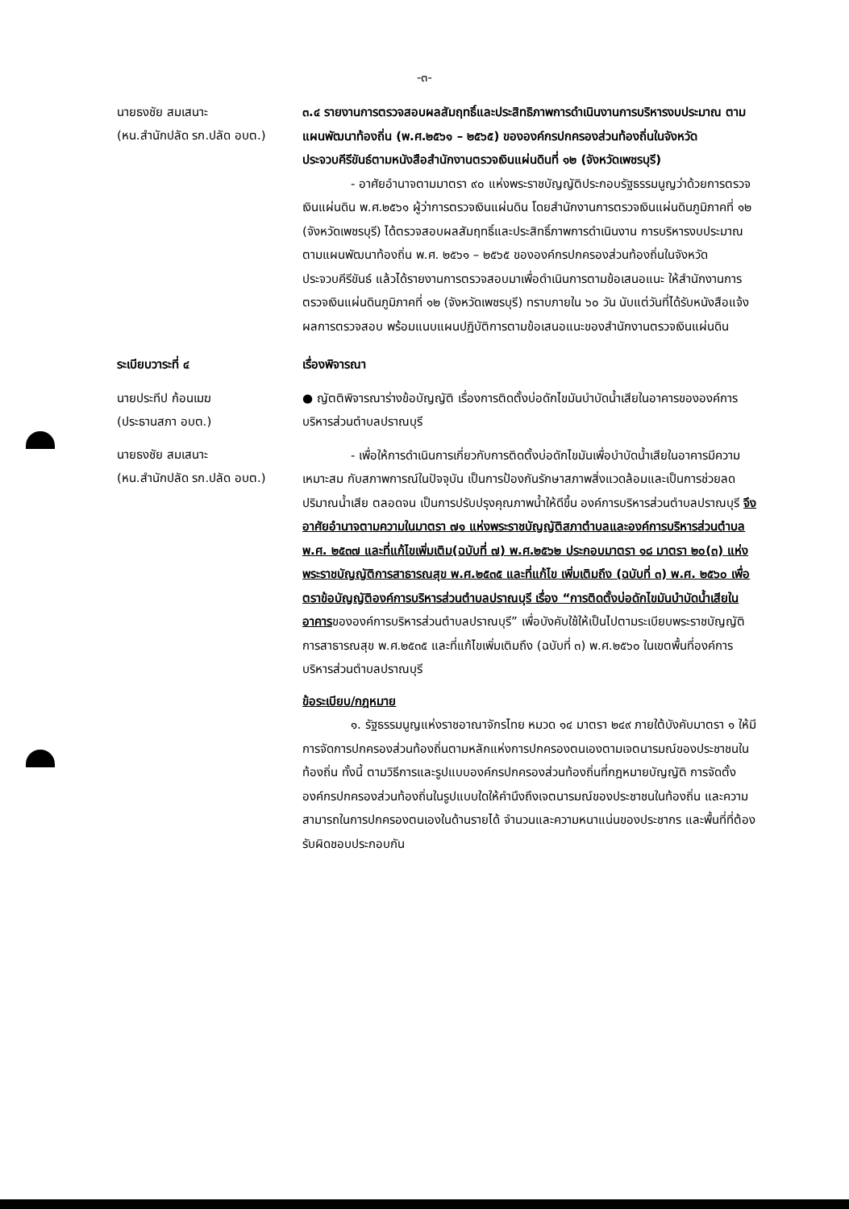-๓-
นายธงชัย สมเสนาะ
(หน.สำนักปลัด รก.ปลัด อบต.)
๓.๔ รายงานการตรวจสอบผลสัมฤทธิ์และประสิทธิภาพการดำเนินงานการบริหารงบประมาณ ตามแผนพัฒนาท้องถิ่น (พ.ศ.๒๕๖๑ – ๒๕๖๕) ขององค์กรปกครองส่วนท้องถิ่นในจังหวัดประจวบคีรีขันธ์ตามหนังสือสำนักงานตรวจเงินแผ่นดินที่ ๑๒ (จังหวัดเพชรบุรี)
- อาศัยอำนาจตามมาตรา ๙๐ แห่งพระราชบัญญัติประกอบรัฐธรรมนูญว่าด้วยการตรวจเงินแผ่นดิน พ.ศ.๒๕๖๑ ผู้ว่าการตรวจเงินแผ่นดิน โดยสำนักงานการตรวจเงินแผ่นดินภูมิภาคที่ ๑๒ (จังหวัดเพชรบุรี) ได้ตรวจสอบผลสัมฤทธิ์และประสิทธิ์ภาพการดำเนินงาน การบริหารงบประมาณตามแผนพัฒนาท้องถิ่น พ.ศ. ๒๕๖๑ – ๒๕๖๕ ขององค์กรปกครองส่วนท้องถิ่นในจังหวัดประจวบคีรีขันธ์ แล้วได้รายงานการตรวจสอบมาเพื่อดำเนินการตามข้อเสนอแนะ ให้สำนักงานการตรวจเงินแผ่นดินภูมิภาคที่ ๑๒ (จังหวัดเพชรบุรี) ทราบภายใน ๖๐ วัน นับแต่วันที่ได้รับหนังสือแจ้งผลการตรวจสอบ พร้อมแนบแผนปฏิบัติการตามข้อเสนอแนะของสำนักงานตรวจเงินแผ่นดิน
ระเบียบวาระที่ ๔
เรื่องพิจารณา
นายประทีป ก้อนเมฆ
(ประธานสภา อบต.)
นายธงชัย สมเสนาะ
(หน.สำนักปลัด รก.ปลัด อบต.)
● ญัตติพิจารณาร่างข้อบัญญัติ เรื่องการติดตั้งบ่อดักไขมันบำบัดน้ำเสียในอาคารขององค์การบริหารส่วนตำบลปราณบุรี
- เพื่อให้การดำเนินการเกี่ยวกับการติดตั้งบ่อดักไขมันเพื่อบำบัดน้ำเสียในอาคารมีความเหมาะสม กับสภาพการณ์ในปัจจุบัน เป็นการป้องกันรักษาสภาพสิ่งแวดล้อมและเป็นการช่วยลดปริมาณน้ำเสีย ตลอดจน เป็นการปรับปรุงคุณภาพน้ำให้ดีขึ้น องค์การบริหารส่วนตำบลปราณบุรี จึงอาศัยอำนาจตามความในมาตรา ๗๑ แห่งพระราชบัญญัติสภาตำบลและองค์การบริหารส่วนตำบล พ.ศ. ๒๕๓๗ และที่แก้ไขเพิ่มเติม(ฉบับที่ ๗) พ.ศ.๒๕๖๒ ประกอบมาตรา ๑๘ มาตรา ๒๐(๓) แห่งพระราชบัญญัติการสาธารณสุข พ.ศ.๒๕๓๕ และที่แก้ไข เพิ่มเติมถึง (ฉบับที่ ๓) พ.ศ. ๒๕๖๐ เพื่อตราข้อบัญญัติองค์การบริหารส่วนตำบลปราณบุรี เรื่อง “การติดตั้งบ่อดักไขมันบำบัดน้ำเสียในอาคารขององค์การบริหารส่วนตำบลปราณบุรี” เพื่อบังคับใช้ให้เป็นไปตามระเบียบพระราชบัญญัติการสาธารณสุข พ.ศ.๒๕๓๕ และที่แก้ไขเพิ่มเติมถึง (ฉบับที่ ๓) พ.ศ.๒๕๖๐ ในเขตพื้นที่องค์การบริหารส่วนตำบลปราณบุรี
ข้อระเบียบ/กฎหมาย
๑. รัฐธรรมนูญแห่งราชอาณาจักรไทย หมวด ๑๔ มาตรา ๒๔๙ ภายใต้บังคับมาตรา ๑ ให้มีการจัดการปกครองส่วนท้องถิ่นตามหลักแห่งการปกครองตนเองตามเจตนารมณ์ของประชาชนในท้องถิ่น ทั้งนี้ ตามวิธีการและรูปแบบองค์กรปกครองส่วนท้องถิ่นที่กฎหมายบัญญัติ การจัดตั้งองค์กรปกครองส่วนท้องถิ่นในรูปแบบใดให้คำนึงถึงเจตนารมณ์ของประชาชนในท้องถิ่น และความสามารถในการปกครองตนเองในด้านรายได้ จำนวนและความหนาแน่นของประชากร และพื้นที่ที่ต้องรับผิดชอบประกอบกัน